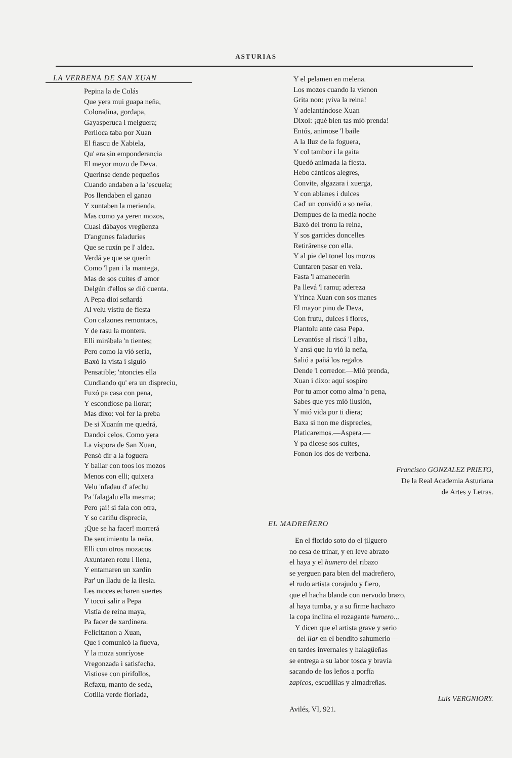ASTURIAS
LA VERBENA DE SAN XUAN
Pepina la de Colás
Que yera mui guapa neña,
Coloradina, gordapa,
Gayasperuca i melguera;
Perlloca taba por Xuan
El fiascu de Xabiela,
Qu' era sin emponderancia
El meyor mozu de Deva.
Querinse dende pequeños
Cuando andaben a la 'escuela;
Pos llendaben el ganao
Y xuntaben la merienda.
Mas como ya yeren mozos,
Cuasi dábayos vregüenza
D'angunes faladuríes
Que se ruxín pe l' aldea.
Verdá ye que se querín
Como 'l pan i la mantega,
Mas de sos cuites d' amor
Delgún d'ellos se dió cuenta.
A Pepa dioi señardá
Al velu vistíu de fiesta
Con calzones remontaos,
Y de rasu la montera.
Elli mirábala 'n tientes;
Pero como la vió seria,
Baxó la vista i siguió
Pensatible; 'ntoncies ella
Cundiando qu' era un dispreciu,
Fuxó pa casa con pena,
Y escondiose pa llorar;
Mas dixo: voi fer la preba
De si Xuanín me quedrá,
Dandoi celos. Como yera
La víspora de San Xuan,
Pensó dir a la foguera
Y bailar con toos los mozos
Menos con elli; quixera
Velu 'nfadau d' afechu
Pa 'falagalu ella mesma;
Pero ¡ai! si fala con otra,
Y so cariñu disprecia,
¡Que se ha facer! morrerá
De sentimientu la neña.
Elli con otros mozacos
Axuntaren rozu i llena,
Y entamaren un xardín
Par' un lladu de la ilesia.
Les moces echaren suertes
Y tocoi salir a Pepa
Vistía de reina maya,
Pa facer de xardinera.
Felicitanon a Xuan,
Que i comunicó la ñueva,
Y la moza sonríyose
Vregonzada i satisfecha.
Vistiose con pirifollos,
Refaxu, manto de seda,
Cotilla verde floriada,
Y el pelamen en melena.
Los mozos cuando la vienon
Grita non: ¡viva la reina!
Y adelantándose Xuan
Dixoi: ¡qué bien tas mió prenda!
Entós, animose 'l baile
A la lluz de la foguera,
Y col tambor i la gaita
Quedó animada la fiesta.
Hebo cánticos alegres,
Convite, algazara i xuerga,
Y con ablanes i dulces
Cad' un convidó a so neña.
Dempues de la media noche
Baxó del tronu la reina,
Y sos garrides doncelles
Retirárense con ella.
Y al pie del tonel los mozos
Cuntaren pasar en vela.
Fasta 'l amanecerín
Pa llevá 'l ramu; adereza
Y'rinca Xuan con sos manes
El mayor pinu de Deva,
Con frutu, dulces i flores,
Plantolu ante casa Pepa.
Levantóse al riscá 'l alba,
Y ansí que lu vió la neña,
Salió a pañá los regalos
Dende 'l corredor.—Mió prenda,
Xuan i dixo: aquí sospiro
Por tu amor como alma 'n pena,
Sabes que yes mió ilusión,
Y mió vida por ti diera;
Baxa si non me disprecies,
Platicaremos.—Aspera.—
Y pa dicese sos cuites,
Fonon los dos de verbena.
Francisco GONZALEZ PRIETO,
De la Real Academia Asturiana
de Artes y Letras.
EL MADREÑERO
En el florido soto do el jilguero
no cesa de trinar, y en leve abrazo
el haya y el humero del ribazo
se yerguen para bien del madreñero,
el rudo artista corajudo y fiero,
que el hacha blande con nervudo brazo,
al haya tumba, y a su firme hachazo
la copa inclina el rozagante humero...
Y dicen que el artista grave y serio
—del llar en el bendito sahumerio—
en tardes invernales y halagüeñas
se entrega a su labor tosca y bravía
sacando de los leños a porfía
zapicos, escudillas y almadreñas.
Luis VERGNIORY.
Avilés, VI, 921.